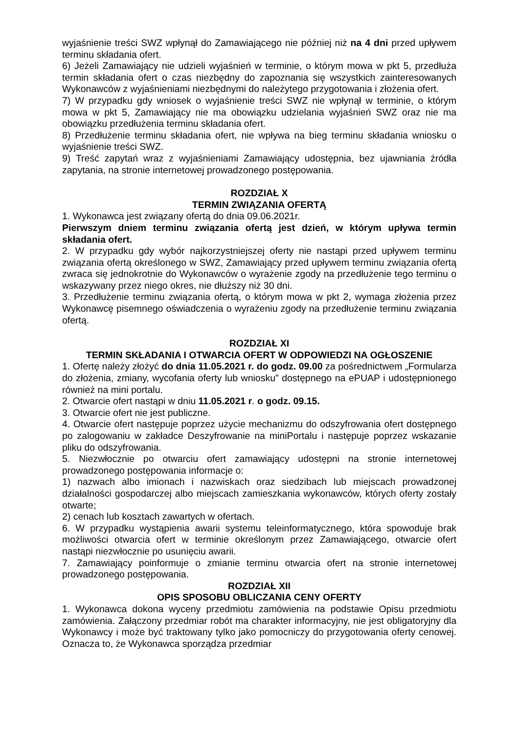wyjaśnienie treści SWZ wpłynął do Zamawiającego nie później niż na 4 dni przed upływem terminu składania ofert.
6) Jeżeli Zamawiający nie udzieli wyjaśnień w terminie, o którym mowa w pkt 5, przedłuża termin składania ofert o czas niezbędny do zapoznania się wszystkich zainteresowanych Wykonawców z wyjaśnieniami niezbędnymi do należytego przygotowania i złożenia ofert.
7) W przypadku gdy wniosek o wyjaśnienie treści SWZ nie wpłynął w terminie, o którym mowa w pkt 5, Zamawiający nie ma obowiązku udzielania wyjaśnień SWZ oraz nie ma obowiązku przedłużenia terminu składania ofert.
8) Przedłużenie terminu składania ofert, nie wpływa na bieg terminu składania wniosku o wyjaśnienie treści SWZ.
9) Treść zapytań wraz z wyjaśnieniami Zamawiający udostępnia, bez ujawniania źródła zapytania, na stronie internetowej prowadzonego postępowania.
ROZDZIAŁ X
TERMIN ZWIĄZANIA OFERTĄ
1. Wykonawca jest związany ofertą do dnia 09.06.2021r.
Pierwszym dniem terminu związania ofertą jest dzień, w którym upływa termin składania ofert.
2. W przypadku gdy wybór najkorzystniejszej oferty nie nastąpi przed upływem terminu związania ofertą określonego w SWZ, Zamawiający przed upływem terminu związania ofertą zwraca się jednokrotnie do Wykonawców o wyrażenie zgody na przedłużenie tego terminu o wskazywany przez niego okres, nie dłuższy niż 30 dni.
3. Przedłużenie terminu związania ofertą, o którym mowa w pkt 2, wymaga złożenia przez Wykonawcę pisemnego oświadczenia o wyrażeniu zgody na przedłużenie terminu związania ofertą.
ROZDZIAŁ XI
TERMIN SKŁADANIA I OTWARCIA OFERT W ODPOWIEDZI NA OGŁOSZENIE
1. Ofertę należy złożyć do dnia 11.05.2021 r. do godz. 09.00 za pośrednictwem „Formularza do złożenia, zmiany, wycofania oferty lub wniosku” dostępnego na ePUAP i udostępnionego również na mini portalu.
2. Otwarcie ofert nastąpi w dniu 11.05.2021 r. o godz. 09.15.
3. Otwarcie ofert nie jest publiczne.
4. Otwarcie ofert następuje poprzez użycie mechanizmu do odszyfrowania ofert dostępnego po zalogowaniu w zakładce Deszyfrowanie na miniPortalu i następuje poprzez wskazanie pliku do odszyfrowania.
5. Niezwłocznie po otwarciu ofert zamawiający udostępni na stronie internetowej prowadzonego postępowania informacje o:
1) nazwach albo imionach i nazwiskach oraz siedzibach lub miejscach prowadzonej działalności gospodarczej albo miejscach zamieszkania wykonawców, których oferty zostały otwarte;
2) cenach lub kosztach zawartych w ofertach.
6. W przypadku wystąpienia awarii systemu teleinformatycznego, która spowoduje brak możliwości otwarcia ofert w terminie określonym przez Zamawiającego, otwarcie ofert nastąpi niezwłocznie po usunięciu awarii.
7. Zamawiający poinformuje o zmianie terminu otwarcia ofert na stronie internetowej prowadzonego postępowania.
ROZDZIAŁ XII
OPIS SPOSOBU OBLICZANIA CENY OFERTY
1. Wykonawca dokona wyceny przedmiotu zamówienia na podstawie Opisu przedmiotu zamówienia. Załączony przedmiar robót ma charakter informacyjny, nie jest obligatoryjny dla Wykonawcy i może być traktowany tylko jako pomocniczy do przygotowania oferty cenowej. Oznacza to, że Wykonawca sporządza przedmiar